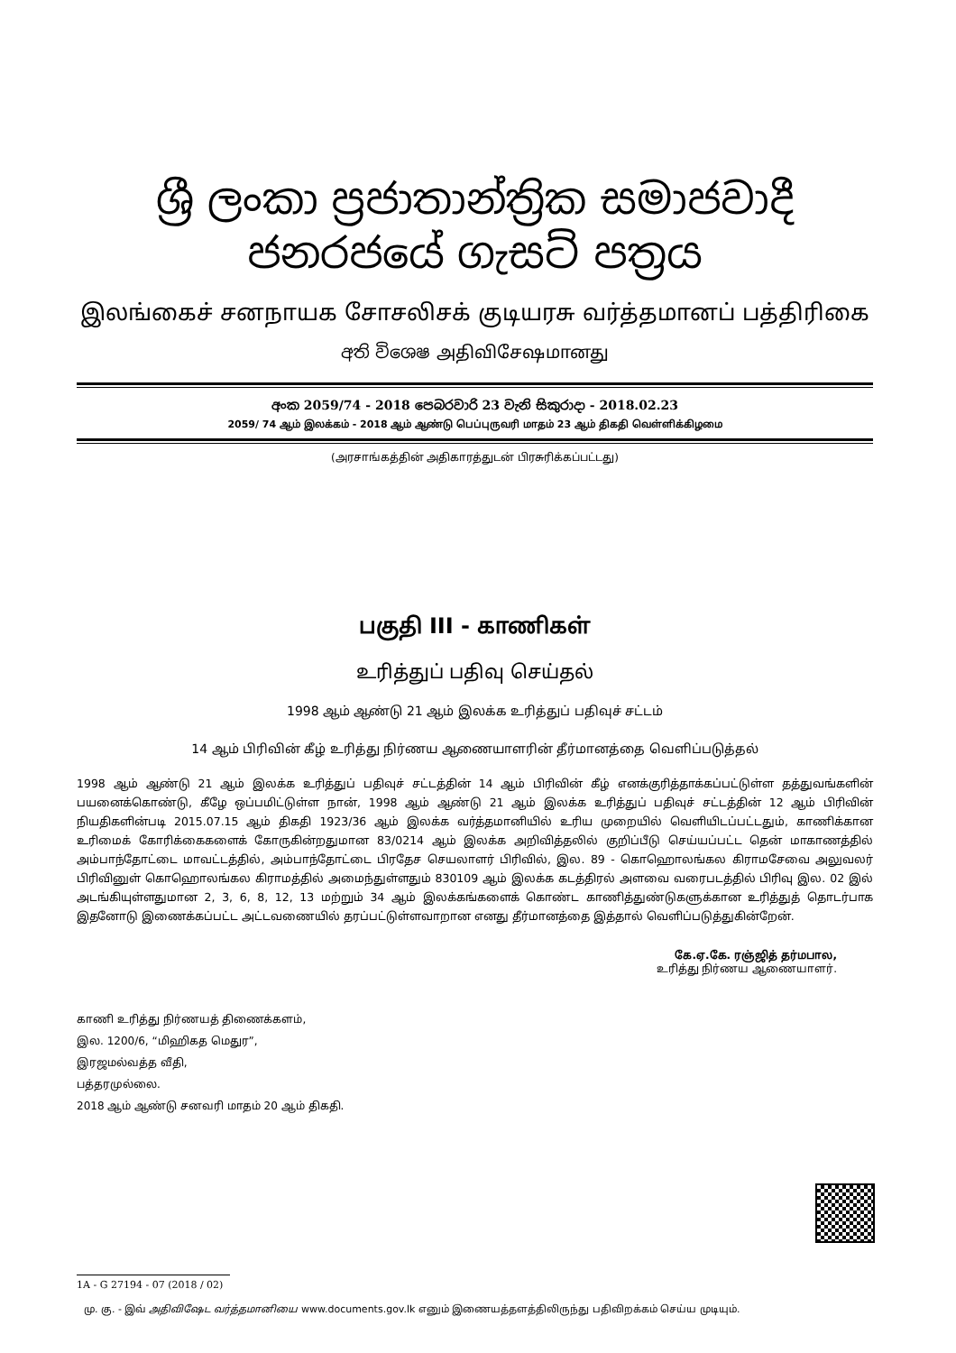ශ්‍රී ලංකා ප්‍රජාතාන්ත්‍රික සමාජවාදී ජනරජයේ ගැසට් පත්‍රය
இலங்கைச் சனநாயக சோசலிசக் குடியரசு வர்த்தமானப் பத்திரிகை
අති විශෙෂ அதிவிசேஷமானது
අංක 2059/74 - 2018 පෙබරවාරි 23 වැනි සිකුරාදා - 2018.02.23
2059/ 74 ஆம் இலக்கம் - 2018 ஆம் ஆண்டு பெப்புருவரி மாதம் 23 ஆம் திகதி வெள்ளிக்கிழமை
(அரசாங்கத்தின் அதிகாரத்துடன் பிரசுரிக்கப்பட்டது)
பகுதி III - காணிகள்
உரித்துப் பதிவு செய்தல்
1998 ஆம் ஆண்டு 21 ஆம் இலக்க உரித்துப் பதிவுச் சட்டம்
14 ஆம் பிரிவின் கீழ் உரித்து நிர்ணய ஆணையாளரின் தீர்மானத்தை வெளிப்படுத்தல்
1998 ஆம் ஆண்டு 21 ஆம் இலக்க உரித்துப் பதிவுச் சட்டத்தின் 14 ஆம் பிரிவின் கீழ் எனக்குரித்தாக்கப்பட்டுள்ள தத்துவங்களின் பயனைக்கொண்டு, கீழே ஒப்பமிட்டுள்ள நான், 1998 ஆம் ஆண்டு 21 ஆம் இலக்க உரித்துப் பதிவுச் சட்டத்தின் 12 ஆம் பிரிவின் நியதிகளின்படி 2015.07.15 ஆம் திகதி 1923/36 ஆம் இலக்க வர்த்தமானியில் உரிய முறையில் வெளியிடப்பட்டதும், காணிக்கான உரிமைக் கோரிக்கைகளைக் கோருகின்றதுமான 83/0214 ஆம் இலக்க அறிவித்தலில் குறிப்பீடு செய்யப்பட்ட தென் மாகாணத்தில் அம்பாந்தோட்டை மாவட்டத்தில், அம்பாந்தோட்டை பிரதேச செயலாளர் பிரிவில், இல. 89 - கொஹொலங்கல கிராமசேவை அலுவலர் பிரிவினுள் கொஹொலங்கல கிராமத்தில் அமைந்துள்ளதும் 830109 ஆம் இலக்க கடத்திரல் அளவை வரைபடத்தில் பிரிவு இல. 02 இல் அடங்கியுள்ளதுமான 2, 3, 6, 8, 12, 13 மற்றும் 34 ஆம் இலக்கங்களைக் கொண்ட காணித்துண்டுகளுக்கான உரித்துத் தொடர்பாக இதனோடு இணைக்கப்பட்ட அட்டவணையில் தரப்பட்டுள்ளவாறான எனது தீர்மானத்தை இத்தால் வெளிப்படுத்துகின்றேன்.
கே.ஏ.கே. ரஞ்ஜித் தர்மபால,
உரித்து நிர்ணய ஆணையாளர்.
காணி உரித்து நிர்ணயத் திணைக்களம்,
இல. 1200/6, “மிஹிகத மெதுர”,
இரஜமல்வத்த வீதி,
பத்தரமுல்லை.
2018 ஆம் ஆண்டு சனவரி மாதம் 20 ஆம் திகதி.
1A - G 27194 - 07 (2018 / 02)
மு. கு. - இவ் அதிவிஷேட வர்த்தமானியை www.documents.gov.lk எனும் இணையத்தளத்திலிருந்து பதிவிறக்கம் செய்ய முடியும்.